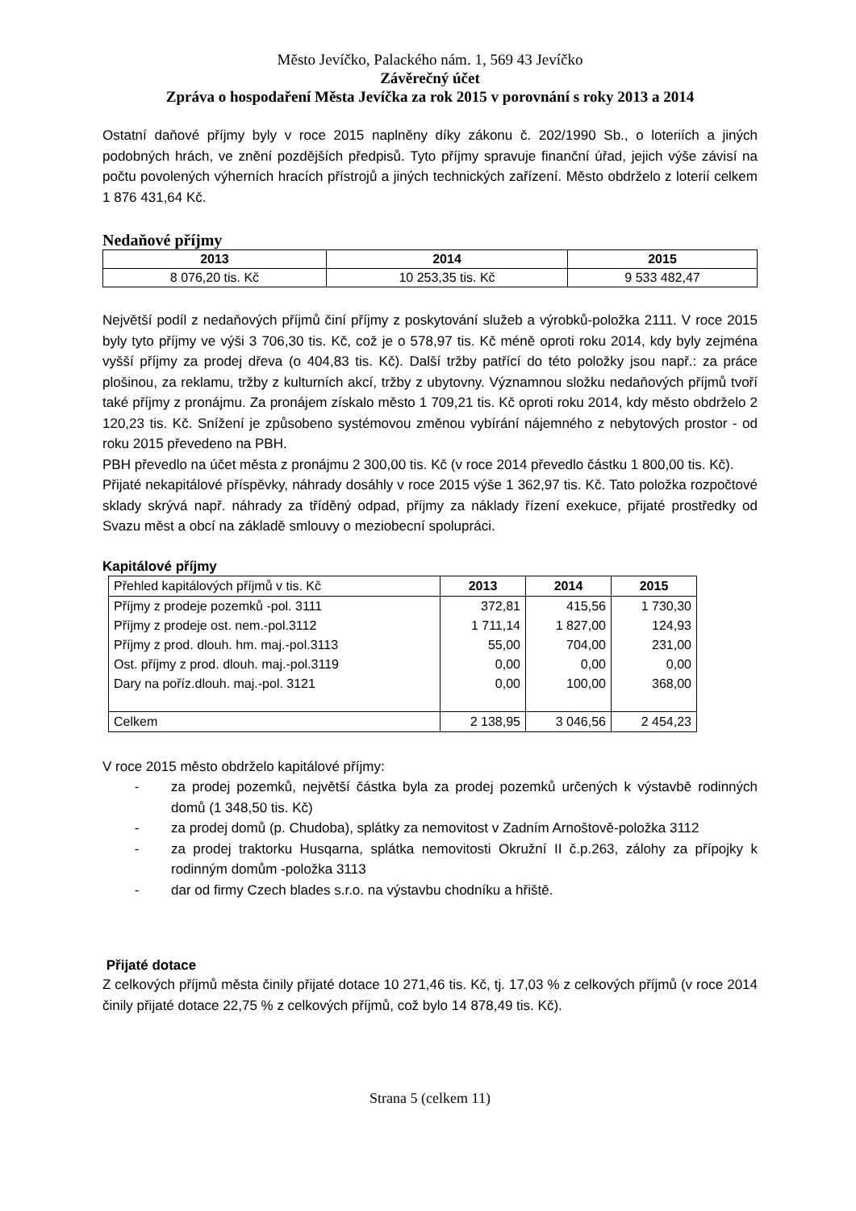Město Jevíčko, Palackého nám. 1, 569 43 Jevíčko
Závěrečný účet
Zpráva o hospodaření Města Jevíčka za rok 2015 v porovnání s roky 2013 a 2014
Ostatní daňové příjmy byly v roce 2015 naplněny díky zákonu č. 202/1990 Sb., o loteriích a jiných podobných hrách, ve znění pozdějších předpisů. Tyto příjmy spravuje finanční úřad, jejich výše závisí na počtu povolených výherních hracích přístrojů a jiných technických zařízení. Město obdrželo z loterií celkem 1 876 431,64 Kč.
Nedaňové příjmy
| 2013 | 2014 | 2015 |
| --- | --- | --- |
| 8 076,20 tis. Kč | 10 253,35 tis. Kč | 9 533 482,47 |
Největší podíl z nedaňových příjmů činí příjmy z poskytování služeb a výrobků-položka 2111. V roce 2015 byly tyto příjmy ve výši 3 706,30 tis. Kč, což je o 578,97 tis. Kč méně oproti roku 2014, kdy byly zejména vyšší příjmy za prodej dřeva (o 404,83 tis. Kč). Další tržby patřící do této položky jsou např.: za práce plošinou, za reklamu, tržby z kulturních akcí, tržby z ubytovny. Významnou složku nedaňových příjmů tvoří také příjmy z pronájmu. Za pronájem získalo město 1 709,21 tis. Kč oproti roku 2014, kdy město obdrželo 2 120,23 tis. Kč. Snížení je způsobeno systémovou změnou vybírání nájemného z nebytových prostor - od roku 2015 převedeno na PBH.
PBH převedlo na účet města z pronájmu 2 300,00 tis. Kč (v roce 2014 převedlo částku 1 800,00 tis. Kč).
Přijaté nekapitálové příspěvky, náhrady dosáhly v roce 2015 výše 1 362,97 tis. Kč. Tato položka rozpočtové sklady skrývá např. náhrady za tříděný odpad, příjmy za náklady řízení exekuce, přijaté prostředky od Svazu měst a obcí na základě smlouvy o meziobecní spolupráci.
Kapitálové příjmy
| Přehled kapitálových příjmů v tis. Kč | 2013 | 2014 | 2015 |
| --- | --- | --- | --- |
| Příjmy z prodeje pozemků -pol. 3111 | 372,81 | 415,56 | 1 730,30 |
| Příjmy z prodeje ost. nem.-pol.3112 | 1 711,14 | 1 827,00 | 124,93 |
| Příjmy z prod. dlouh. hm. maj.-pol.3113 | 55,00 | 704,00 | 231,00 |
| Ost. příjmy z prod. dlouh. maj.-pol.3119 | 0,00 | 0,00 | 0,00 |
| Dary na poříz.dlouh. maj.-pol. 3121 | 0,00 | 100,00 | 368,00 |
| Celkem | 2 138,95 | 3 046,56 | 2 454,23 |
V roce 2015 město obdrželo kapitálové příjmy:
- za prodej pozemků, největší částka byla za prodej pozemků určených k výstavbě rodinných domů (1 348,50 tis. Kč)
- za prodej domů (p. Chudoba), splátky za nemovitost v Zadním Arnoštově-položka 3112
- za prodej traktorku Husqarna, splátka nemovitosti Okružní II č.p.263, zálohy za přípojky k rodinným domům -položka 3113
- dar od firmy Czech blades s.r.o. na výstavbu chodníku a hřiště.
Přijaté dotace
Z celkových příjmů města činily přijaté dotace 10 271,46 tis. Kč, tj. 17,03 % z celkových příjmů (v roce 2014 činily přijaté dotace 22,75 % z celkových příjmů, což bylo 14 878,49 tis. Kč).
Strana 5 (celkem 11)